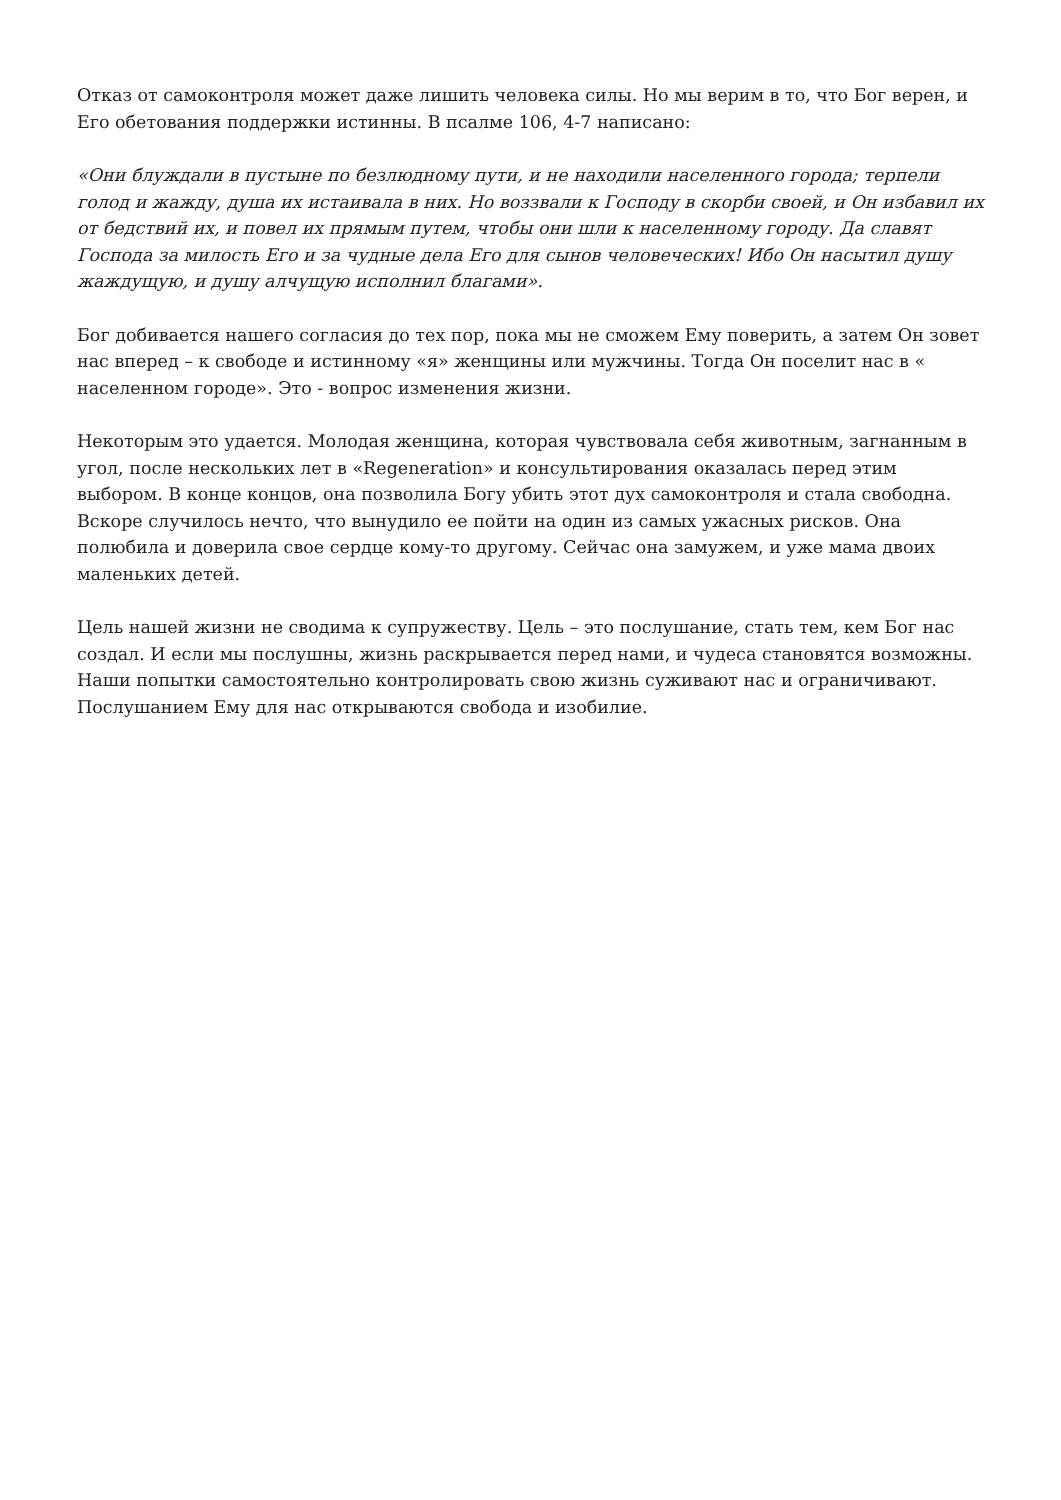Отказ от самоконтроля может даже лишить человека силы. Но мы верим в то, что Бог верен, и Его обетования поддержки истинны. В псалме 106, 4-7 написано:
«Они блуждали в пустыне по безлюдному пути, и не находили населенного города; терпели голод и жажду, душа их истаивала в них. Но воззвали к Господу в скорби своей, и Он избавил их от бедствий их, и повел их прямым путем, чтобы они шли к населенному городу. Да славят Господа за милость Его и за чудные дела Его для сынов человеческих! Ибо Он насытил душу жаждущую, и душу алчущую исполнил благами».
Бог добивается нашего согласия до тех пор, пока мы не сможем Ему поверить, а затем Он зовет нас вперед – к свободе и истинному «я» женщины или мужчины. Тогда Он поселит нас в « населенном городе». Это - вопрос изменения жизни.
Некоторым это удается. Молодая женщина, которая чувствовала себя животным, загнанным в угол, после нескольких лет в «Regeneration» и консультирования оказалась перед этим выбором. В конце концов, она позволила Богу убить этот дух самоконтроля и стала свободна. Вскоре случилось нечто, что вынудило ее пойти на один из самых ужасных рисков. Она полюбила и доверила свое сердце кому-то другому. Сейчас она замужем, и уже мама двоих маленьких детей.
Цель нашей жизни не сводима к супружеству. Цель – это послушание, стать тем, кем Бог нас создал. И если мы послушны, жизнь раскрывается перед нами, и чудеса становятся возможны. Наши попытки самостоятельно контролировать свою жизнь суживают нас и ограничивают. Послушанием Ему для нас открываются свобода и изобилие.